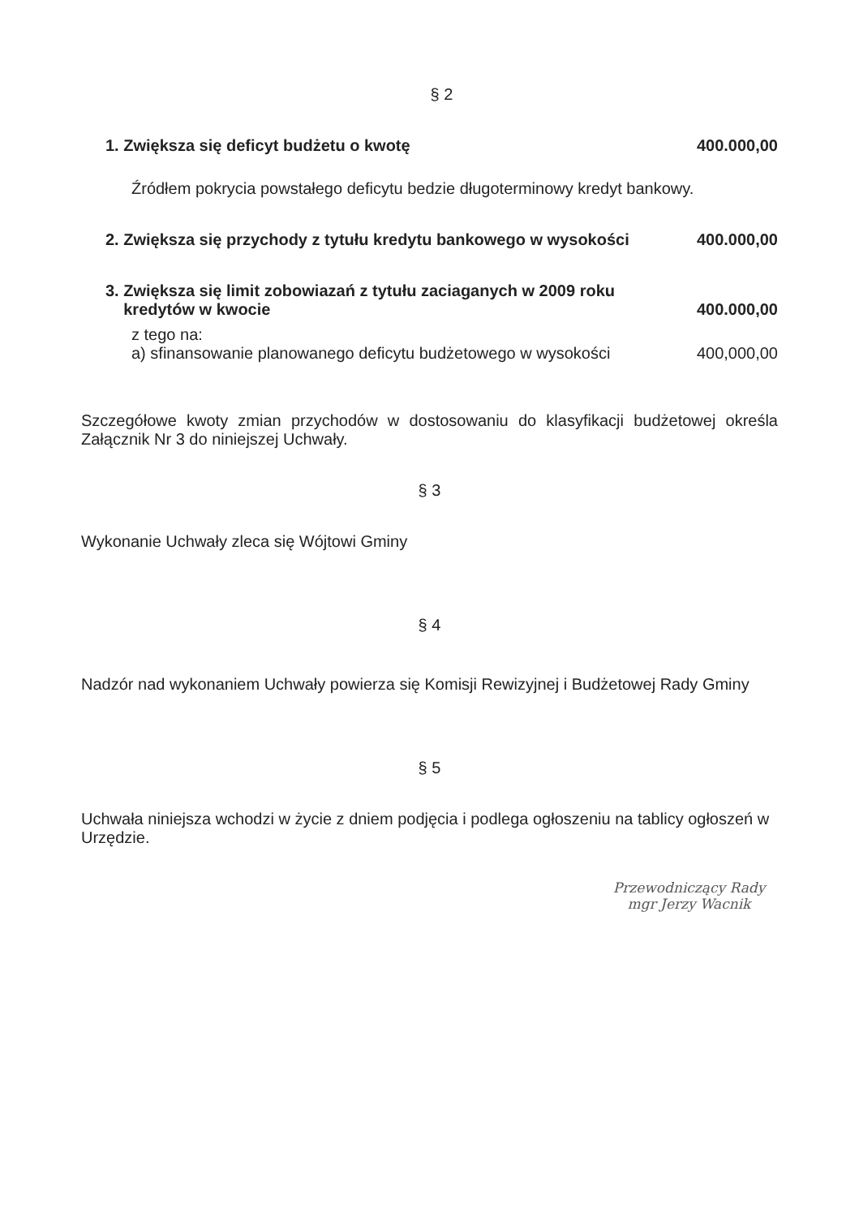§ 2
1. Zwiększa się deficyt budżetu o kwotę 400.000,00
Źródłem pokrycia powstałego deficytu bedzie długoterminowy kredyt bankowy.
2. Zwiększa się przychody z tytułu kredytu bankowego w wysokości 400.000,00
3. Zwiększa się limit zobowiazań z tytułu zaciaganych w 2009 roku
kredytów w kwocie 400.000,00
z tego na:
a) sfinansowanie planowanego deficytu budżetowego w wysokości 400,000,00
Szczegółowe kwoty zmian przychodów w dostosowaniu do klasyfikacji budżetowej określa Załącznik Nr 3 do niniejszej Uchwały.
§ 3
Wykonanie Uchwały zleca się Wójtowi Gminy
§ 4
Nadzór nad wykonaniem Uchwały powierza się Komisji Rewizyjnej i Budżetowej Rady Gminy
§ 5
Uchwała niniejsza wchodzi w życie z dniem podjęcia i podlega ogłoszeniu na tablicy ogłoszeń w Urzędzie.
Przewodniczący Rady
mgr Jerzy Wacnik